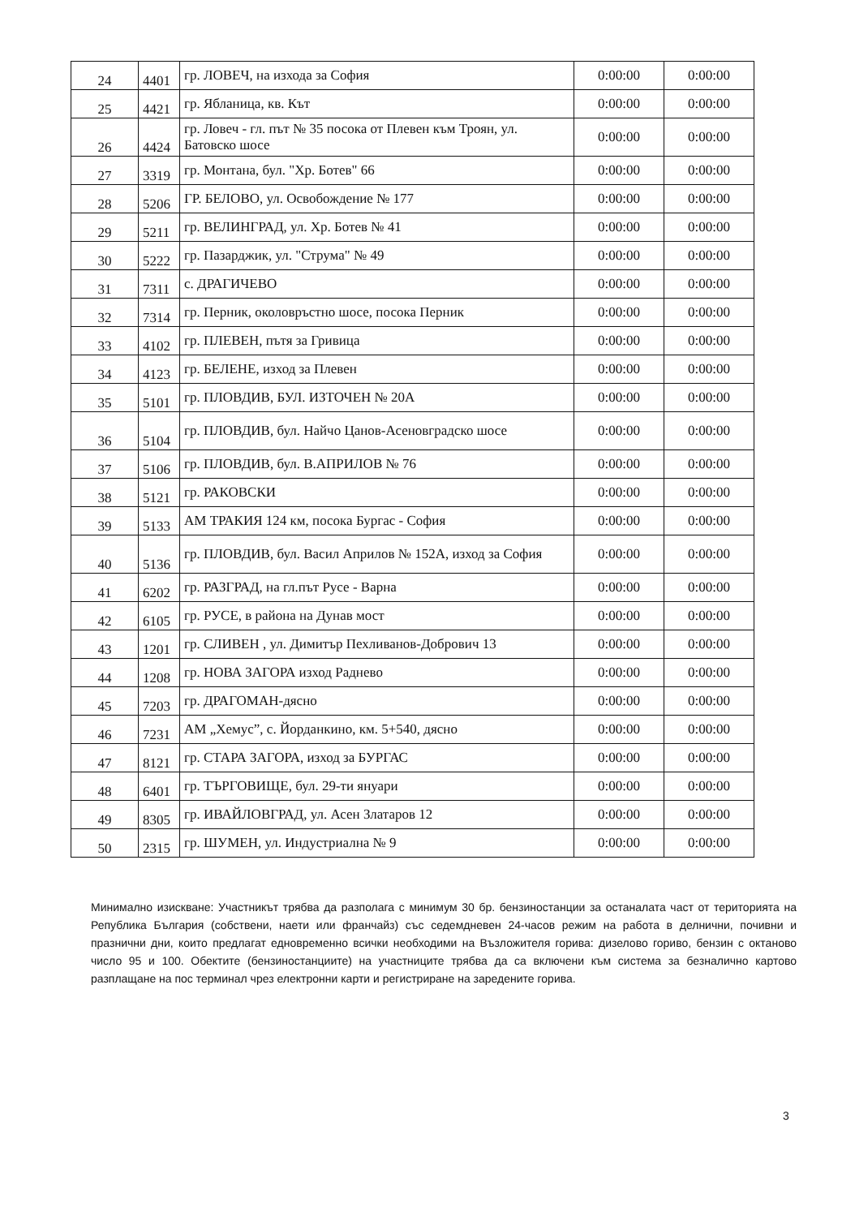| 24 | 4401 | гр. ЛОВЕЧ, на изхода за София | 0:00:00 | 0:00:00 |
| 25 | 4421 | гр. Ябланица, кв. Кът | 0:00:00 | 0:00:00 |
| 26 | 4424 | гр. Ловеч - гл. път № 35 посока от Плевен към Троян, ул. Батовско шосе | 0:00:00 | 0:00:00 |
| 27 | 3319 | гр. Монтана, бул. "Хр. Ботев" 66 | 0:00:00 | 0:00:00 |
| 28 | 5206 | ГР. БЕЛОВО, ул. Освобождение № 177 | 0:00:00 | 0:00:00 |
| 29 | 5211 | гр. ВЕЛИНГРАД, ул. Хр. Ботев № 41 | 0:00:00 | 0:00:00 |
| 30 | 5222 | гр. Пазарджик, ул. "Струма" № 49 | 0:00:00 | 0:00:00 |
| 31 | 7311 | с. ДРАГИЧЕВО | 0:00:00 | 0:00:00 |
| 32 | 7314 | гр. Перник, околовръстно шосе, посока Перник | 0:00:00 | 0:00:00 |
| 33 | 4102 | гр. ПЛЕВЕН, пътя за Гривица | 0:00:00 | 0:00:00 |
| 34 | 4123 | гр. БЕЛЕНЕ, изход за Плевен | 0:00:00 | 0:00:00 |
| 35 | 5101 | гр. ПЛОВДИВ, БУЛ. ИЗТОЧЕН № 20А | 0:00:00 | 0:00:00 |
| 36 | 5104 | гр. ПЛОВДИВ, бул. Найчо Цанов-Асеновградско шосе | 0:00:00 | 0:00:00 |
| 37 | 5106 | гр. ПЛОВДИВ, бул. В.АПРИЛОВ № 76 | 0:00:00 | 0:00:00 |
| 38 | 5121 | гр. РАКОВСКИ | 0:00:00 | 0:00:00 |
| 39 | 5133 | АМ ТРАКИЯ 124 км, посока Бургас - София | 0:00:00 | 0:00:00 |
| 40 | 5136 | гр. ПЛОВДИВ, бул. Васил Априлов № 152А, изход за София | 0:00:00 | 0:00:00 |
| 41 | 6202 | гр. РАЗГРАД, на гл.път Русе - Варна | 0:00:00 | 0:00:00 |
| 42 | 6105 | гр. РУСЕ, в района на Дунав мост | 0:00:00 | 0:00:00 |
| 43 | 1201 | гр. СЛИВЕН , ул. Димитър Пехливанов-Добрович 13 | 0:00:00 | 0:00:00 |
| 44 | 1208 | гр. НОВА ЗАГОРА изход Раднево | 0:00:00 | 0:00:00 |
| 45 | 7203 | гр. ДРАГОМАН-дясно | 0:00:00 | 0:00:00 |
| 46 | 7231 | АМ „Хемус”, с. Йорданкино, км. 5+540, дясно | 0:00:00 | 0:00:00 |
| 47 | 8121 | гр. СТАРА ЗАГОРА, изход за БУРГАС | 0:00:00 | 0:00:00 |
| 48 | 6401 | гр. ТЪРГОВИЩЕ, бул. 29-ти януари | 0:00:00 | 0:00:00 |
| 49 | 8305 | гр. ИВАЙЛОВГРАД, ул. Асен Златаров 12 | 0:00:00 | 0:00:00 |
| 50 | 2315 | гр. ШУМЕН, ул. Индустриална № 9 | 0:00:00 | 0:00:00 |
Минимално изискване: Участникът трябва да разполага с минимум 30 бр. бензиностанции за останалата част от територията на Република България (собствени, наети или франчайз) със седемдневен 24-часов режим на работа в делнични, почивни и празнични дни, които предлагат едновременно всички необходими на Възложителя горива: дизелово гориво, бензин с октаново число 95 и 100. Обектите (бензиностанциите) на участниците трябва да са включени към система за безналично картово разплащане на пос терминал чрез електронни карти и регистриране на заредените горива.
3